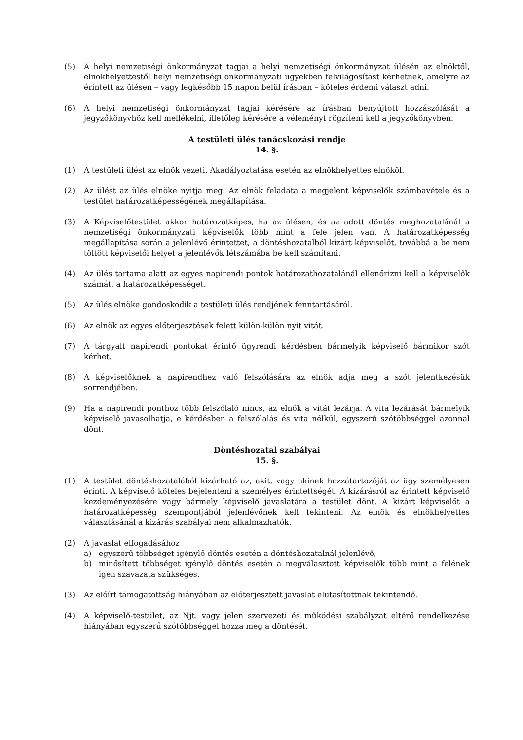(5) A helyi nemzetiségi önkormányzat tagjai a helyi nemzetiségi önkormányzat ülésén az elnöktől, elnökhelyettestől helyi nemzetiségi önkormányzati ügyekben felvilágosítást kérhetnek, amelyre az érintett az ülésen – vagy legkésőbb 15 napon belül írásban – köteles érdemi választ adni.
(6) A helyi nemzetiségi önkormányzat tagjai kérésére az írásban benyújtott hozzászólását a jegyzőkönyvhöz kell mellékelni, illetőleg kérésére a véleményt rögzíteni kell a jegyzőkönyvben.
A testületi ülés tanácskozási rendje
14. §.
(1) A testületi ülést az elnök vezeti. Akadályoztatása esetén az elnökhelyettes elnököl.
(2) Az ülést az ülés elnöke nyitja meg. Az elnök feladata a megjelent képviselők számbavétele és a testület határozatképességének megállapítása.
(3) A Képviselőtestület akkor határozatképes, ha az ülésen, és az adott döntés meghozatalánál a nemzetiségi önkormányzati képviselők több mint a fele jelen van. A határozatképesség megállapítása során a jelenlévő érintettet, a döntéshozatalból kizárt képviselőt, továbbá a be nem töltött képviselői helyet a jelenlévők létszámába be kell számítani.
(4) Az ülés tartama alatt az egyes napirendi pontok határozathozatalánál ellenőrizni kell a képviselők számát, a határozatképességet.
(5) Az ülés elnöke gondoskodik a testületi ülés rendjének fenntartásáról.
(6) Az elnök az egyes előterjesztések felett külön-külön nyit vitát.
(7) A tárgyalt napirendi pontokat érintő ügyrendi kérdésben bármelyik képviselő bármikor szót kérhet.
(8) A képviselőknek a napirendhez való felszólására az elnök adja meg a szót jelentkezésük sorrendjében.
(9) Ha a napirendi ponthoz több felszólaló nincs, az elnök a vitát lezárja. A vita lezárását bármelyik képviselő javasolhatja, e kérdésben a felszólalás és vita nélkül, egyszerű szótöbbséggel azonnal dönt.
Döntéshozatal szabályai
15. §.
(1) A testület döntéshozatalából kizárható az, akit, vagy akinek hozzátartozóját az ügy személyesen érinti. A képviselő köteles bejelenteni a személyes érintettségét. A kizárásról az érintett képviselő kezdeményezésére vagy bármely képviselő javaslatára a testület dönt. A kizárt képviselőt a határozatképesség szempontjából jelenlévőnek kell tekinteni. Az elnök és elnökhelyettes választásánál a kizárás szabályai nem alkalmazhatók.
(2) A javaslat elfogadásához
a) egyszerű többséget igénylő döntés esetén a döntéshozatalnál jelenlévő,
b) minősített többséget igénylő döntés esetén a megválasztott képviselők több mint a felének igen szavazata szükséges.
(3) Az előírt támogatottság hiányában az előterjesztett javaslat elutasítottnak tekintendő.
(4) A képviselő-testület, az Njt. vagy jelen szervezeti és működési szabályzat eltérő rendelkezése hiányában egyszerű szótöbbséggel hozza meg a döntését.